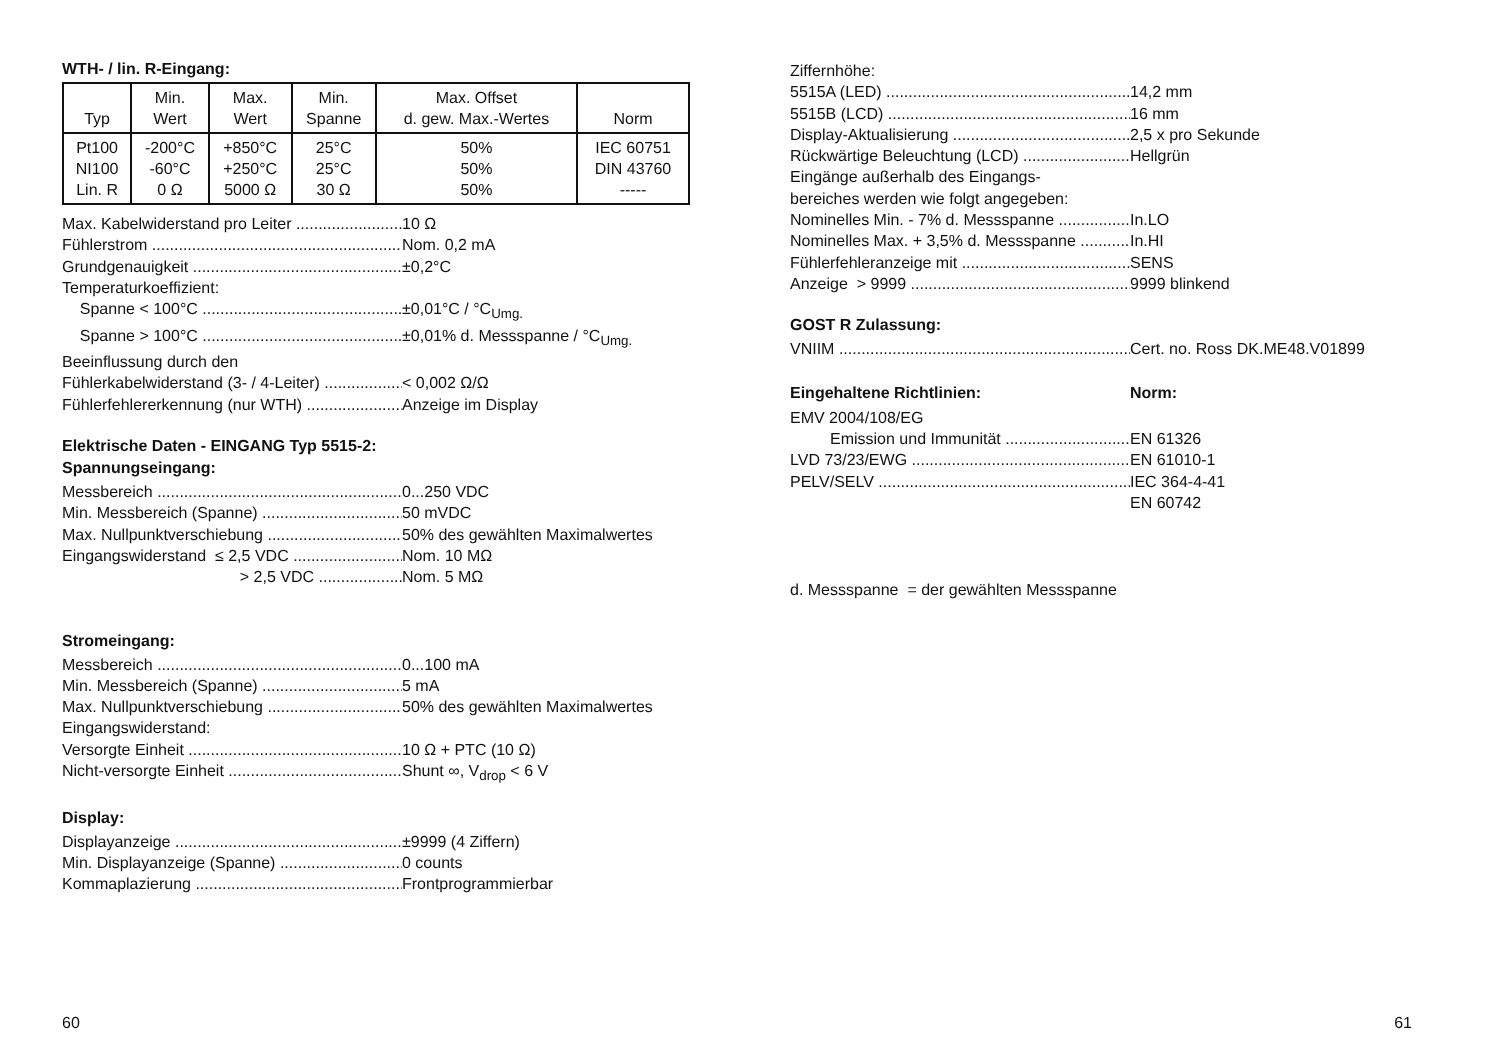WTH- / lin. R-Eingang:
| Typ | Min. Wert | Max. Wert | Min. Spanne | Max. Offset d. gew. Max.-Wertes | Norm |
| --- | --- | --- | --- | --- | --- |
| Pt100 NI100 Lin. R | -200°C -60°C 0 Ω | +850°C +250°C 5000 Ω | 25°C 25°C 30 Ω | 50% 50% 50% | IEC 60751 DIN 43760 ----- |
Max. Kabelwiderstand pro Leiter 10 Ω
Fühlerstrom Nom. 0,2 mA
Grundgenauigkeit ±0,2°C
Temperaturkoeffizient:
Spanne < 100°C ±0,01°C / °C<sub>Umg.</sub>
Spanne > 100°C ±0,01% d. Messspanne / °C<sub>Umg.</sub>
Beeinflussung durch den
Fühlerkabelwiderstand (3- / 4-Leiter) < 0,002 Ω/Ω
Fühlerfehlererkennung (nur WTH) Anzeige im Display
Elektrische Daten - EINGANG Typ 5515-2:
Spannungseingang:
Messbereich 0...250 VDC
Min. Messbereich (Spanne) 50 mVDC
Max. Nullpunktverschiebung 50% des gewählten Maximalwertes
Eingangswiderstand ≤ 2,5 VDC Nom. 10 MΩ
> 2,5 VDC Nom. 5 MΩ
Stromeingang:
Messbereich 0...100 mA
Min. Messbereich (Spanne) 5 mA
Max. Nullpunktverschiebung 50% des gewählten Maximalwertes
Eingangswiderstand:
Versorgte Einheit 10 Ω + PTC (10 Ω)
Nicht-versorgte Einheit Shunt ∞, V<sub>drop</sub> < 6 V
Display:
Displayanzeige ±9999 (4 Ziffern)
Min. Displayanzeige (Spanne) 0 counts
Kommaplazierung Frontprogrammierbar
Ziffernhöhe:
5515A (LED) 14,2 mm
5515B (LCD) 16 mm
Display-Aktualisierung 2,5 x pro Sekunde
Rückwärtige Beleuchtung (LCD) Hellgrün
Eingänge außerhalb des Eingangs-
bereiches werden wie folgt angegeben:
Nominelles Min. - 7% d. Messspanne In.LO
Nominelles Max. + 3,5% d. Messspanne In.HI
Fühlerfehleranzeige mit SENS
Anzeige > 9999 9999 blinkend
GOST R Zulassung:
VNIIM Cert. no. Ross DK.ME48.V01899
Eingehaltene Richtlinien: Norm:
EMV 2004/108/EG
Emission und Immunität EN 61326
LVD 73/23/EWG EN 61010-1
PELV/SELV IEC 364-4-41
EN 60742
d. Messspanne = der gewählten Messspanne
60 61